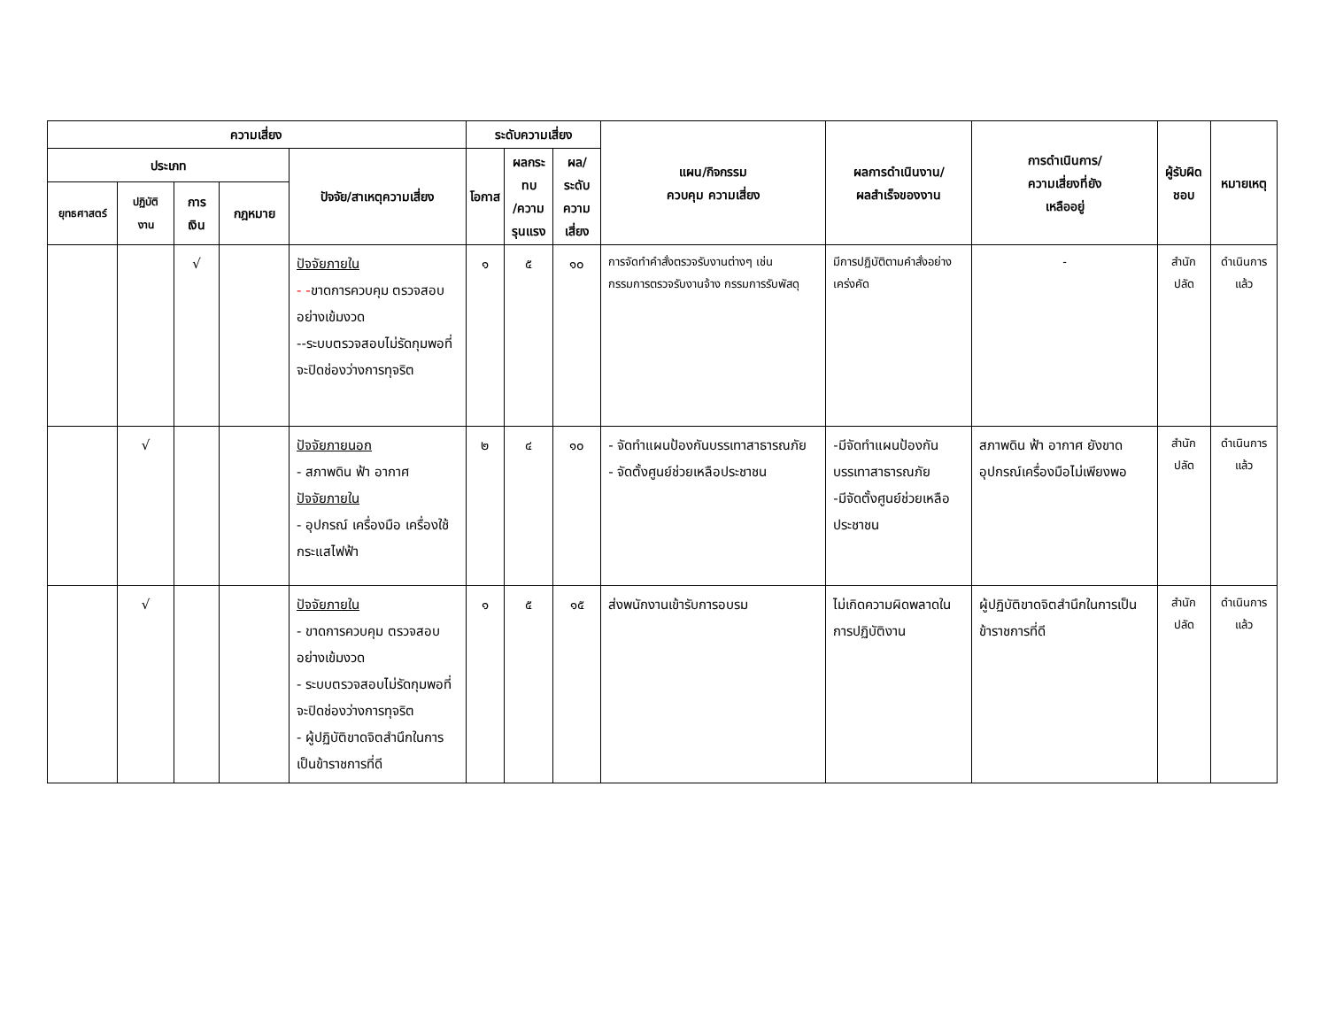| ความเสี่ยง | | | | | ระดับความเสี่ยง | | | แผน/กิจกรรม ควบคุม ความเสี่ยง | ผลการดำเนินงาน/ ผลสำเร็จของงาน | การดำเนินการ/ ความเสี่ยงที่ยัง เหลืออยู่ | ผู้รับผิดชอบ | หมายเหตุ |
| --- | --- | --- | --- | --- | --- | --- | --- | --- | --- | --- | --- | --- |
| ประเภท | | | | ปัจจัย/สาเหตุความเสี่ยง | โอกาส | ผลกระทบ /ความ รุนแรง | ผล/ระดับ ความเสี่ยง | | | | | |
| ยุทธศาสตร์ | ปฏิบัติ งาน | การ เงิน | กฎหมาย | | | | | | | | | |
| | | √ | | ปัจจัยภายใน - - ขาดการควบคุม ตรวจสอบอย่างเข้มงวด --ระบบตรวจสอบไม่รัดกุมพอที่จะปิดช่องว่างการทุจริต | ๑ | ๕ | ๑๐ | การจัดทำคำสั่งตรวจรับงานต่างๆ เช่น กรรมการตรวจรับงานจ้าง กรรมการรับพัสดุ | มีการปฏิบัติตามคำสั่งอย่างเคร่งคัด | - | สำนักปลัด | ดำเนินการแล้ว |
| | √ | | | ปัจจัยภายนอก - สภาพดิน ฟ้า อากาศ ปัจจัยภายใน - อุปกรณ์ เครื่องมือ เครื่องใช้ กระแสไฟฟ้า | ๒ | ๔ | ๑๐ | - จัดทำแผนป้องกันบรรเทาสาธารณภัย - จัดตั้งศูนย์ช่วยเหลือประชาชน | -มีจัดทำแผนป้องกันบรรเทาสาธารณภัย -มีจัดตั้งศูนย์ช่วยเหลือประชาชน | สภาพดิน ฟ้า อากาศ ยังขาดอุปกรณ์เครื่องมือไม่เพียงพอ | สำนักปลัด | ดำเนินการแล้ว |
| | √ | | | ปัจจัยภายใน - ขาดการควบคุม ตรวจสอบอย่างเข้มงวด - ระบบตรวจสอบไม่รัดกุมพอที่จะปิดช่องว่างการทุจริต - ผู้ปฏิบัติขาดจิตสำนึกในการเป็นข้าราชการที่ดี | ๑ | ๕ | ๑๕ | ส่งพนักงานเข้ารับการอบรม | ไม่เกิดความผิดพลาดในการปฏิบัติงาน | ผู้ปฏิบัติขาดจิตสำนึกในการเป็นข้าราชการที่ดี | สำนักปลัด | ดำเนินการแล้ว |